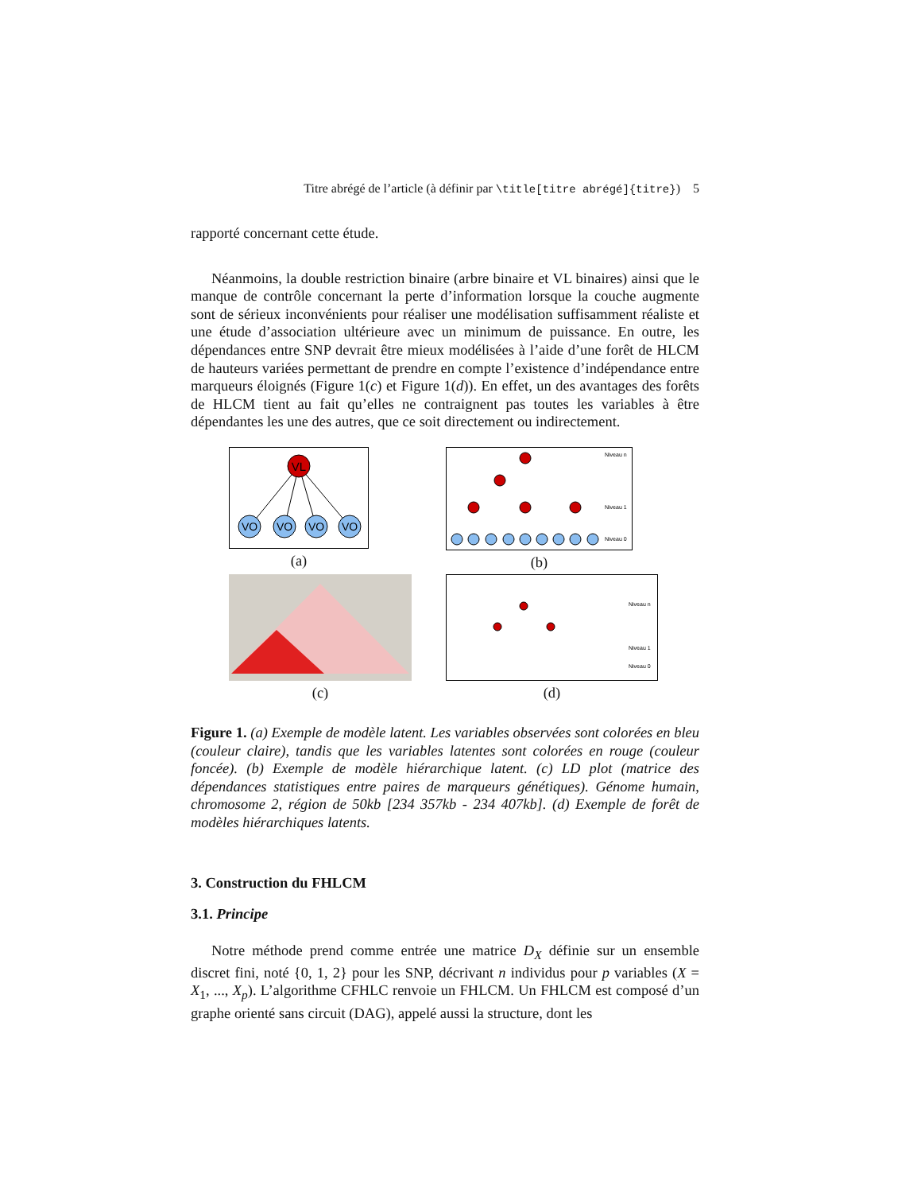Titre abrégé de l’article (à définir par \title[titre abrégé]{titre}) 5
rapporté concernant cette étude.
Néanmoins, la double restriction binaire (arbre binaire et VL binaires) ainsi que le manque de contrôle concernant la perte d’information lorsque la couche augmente sont de sérieux inconvénients pour réaliser une modélisation suffisamment réaliste et une étude d’association ultérieure avec un minimum de puissance. En outre, les dépendances entre SNP devrait être mieux modélisées à l’aide d’une forêt de HLCM de hauteurs variées permettant de prendre en compte l’existence d’indépendance entre marqueurs éloignés (Figure 1(c) et Figure 1(d)). En effet, un des avantages des forêts de HLCM tient au fait qu’elles ne contraignent pas toutes les variables à être dépendantes les une des autres, que ce soit directement ou indirectement.
VL
VO
VO
VO
VO
(a)
Niveau n
Niveau 1
Niveau 0
(b)
(c)
Niveau n
Niveau 1
Niveau 0
(d)
Figure 1. (a) Exemple de modèle latent. Les variables observées sont colorées en bleu (couleur claire), tandis que les variables latentes sont colorées en rouge (couleur foncée). (b) Exemple de modèle hiérarchique latent. (c) LD plot (matrice des dépendances statistiques entre paires de marqueurs génétiques). Génome humain, chromosome 2, région de 50kb [234 357kb - 234 407kb]. (d) Exemple de forêt de modèles hiérarchiques latents.
3. Construction du FHLCM
3.1. Principe
Notre méthode prend comme entrée une matrice D<sub>X</sub> définie sur un ensemble discret fini, noté {0, 1, 2} pour les SNP, décrivant n individus pour p variables (X = X<sub>1</sub>, ..., X<sub>p</sub>). L’algorithme CFHLC renvoie un FHLCM. Un FHLCM est composé d’un graphe orienté sans circuit (DAG), appelé aussi la structure, dont les